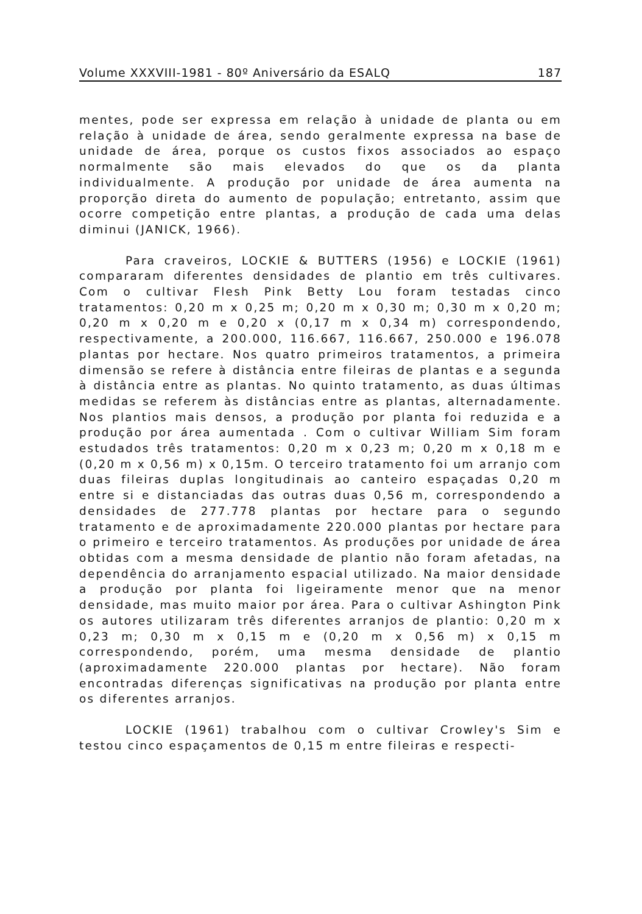Volume XXXVIII-1981 - 80º Aniversário da ESALQ 187
mentes, pode ser expressa em relação à unidade de planta ou em relação à unidade de área, sendo geralmente expressa na base de unidade de área, porque os custos fixos associados ao espaço normalmente são mais elevados do que os da planta individualmente. A produção por unidade de área aumenta na proporção direta do aumento de população; entretanto, assim que ocorre competição entre plantas, a produção de cada uma delas diminui (JANICK, 1966).
Para craveiros, LOCKIE & BUTTERS (1956) e LOCKIE (1961) compararam diferentes densidades de plantio em três cultivares. Com o cultivar Flesh Pink Betty Lou foram testadas cinco tratamentos: 0,20 m x 0,25 m; 0,20 m x 0,30 m; 0,30 m x 0,20 m; 0,20 m x 0,20 m e 0,20 x (0,17 m x 0,34 m) correspondendo, respectivamente, a 200.000, 116.667, 116.667, 250.000 e 196.078 plantas por hectare. Nos quatro primeiros tratamentos, a primeira dimensão se refere à distância entre fileiras de plantas e a segunda à distância entre as plantas. No quinto tratamento, as duas últimas medidas se referem às distâncias entre as plantas, alternadamente. Nos plantios mais densos, a produção por planta foi reduzida e a produção por área aumentada . Com o cultivar William Sim foram estudados três tratamentos: 0,20 m x 0,23 m; 0,20 m x 0,18 m e (0,20 m x 0,56 m) x 0,15m. O terceiro tratamento foi um arranjo com duas fileiras duplas longitudinais ao canteiro espaçadas 0,20 m entre si e distanciadas das outras duas 0,56 m, correspondendo a densidades de 277.778 plantas por hectare para o segundo tratamento e de aproximadamente 220.000 plantas por hectare para o primeiro e terceiro tratamentos. As produções por unidade de área obtidas com a mesma densidade de plantio não foram afetadas, na dependência do arranjamento espacial utilizado. Na maior densidade a produção por planta foi ligeiramente menor que na menor densidade, mas muito maior por área. Para o cultivar Ashington Pink os autores utilizaram três diferentes arranjos de plantio: 0,20 m x 0,23 m; 0,30 m x 0,15 m e (0,20 m x 0,56 m) x 0,15 m correspondendo, porém, uma mesma densidade de plantio (aproximadamente 220.000 plantas por hectare). Não foram encontradas diferenças significativas na produção por planta entre os diferentes arranjos.
LOCKIE (1961) trabalhou com o cultivar Crowley's Sim e testou cinco espaçamentos de 0,15 m entre fileiras e respecti-